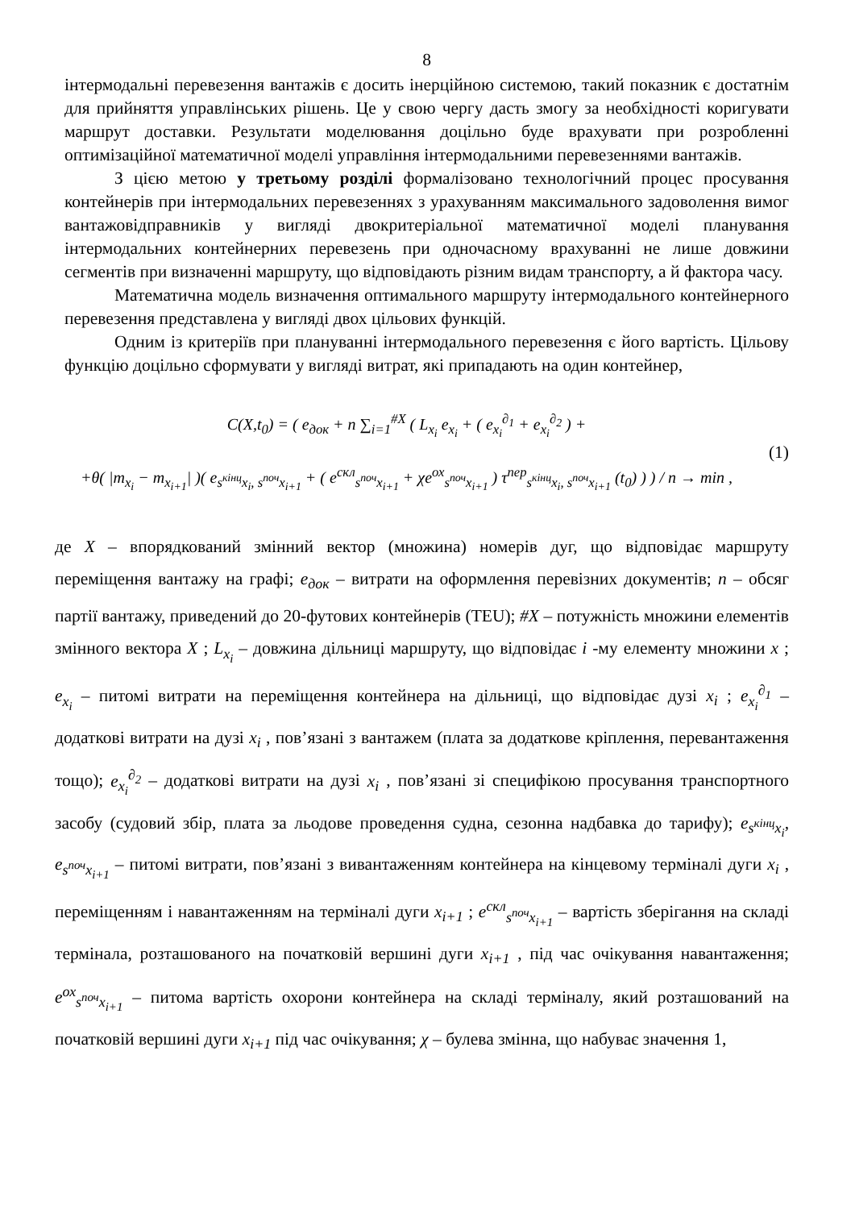8
інтермодальні перевезення вантажів є досить інерційною системою, такий показник є достатнім для прийняття управлінських рішень. Це у свою чергу дасть змогу за необхідності коригувати маршрут доставки. Результати моделювання доцільно буде врахувати при розробленні оптимізаційної математичної моделі управління інтермодальними перевезеннями вантажів.
З цією метою у третьому розділі формалізовано технологічний процес просування контейнерів при інтермодальних перевезеннях з урахуванням максимального задоволення вимог вантажовідправників у вигляді двокритеріальної математичної моделі планування інтермодальних контейнерних перевезень при одночасному врахуванні не лише довжини сегментів при визначенні маршруту, що відповідають різним видам транспорту, а й фактора часу.
Математична модель визначення оптимального маршруту інтермодального контейнерного перевезення представлена у вигляді двох цільових функцій.
Одним із критеріїв при плануванні інтермодального перевезення є його вартість. Цільову функцію доцільно сформувати у вигляді витрат, які припадають на один контейнер,
C(X,t<sub>0</sub>) = ( e<sub>док</sub> + n ∑<sub>i=1</sub><sup>#X</sup> ( L<sub>x<sub>i</sub></sub> e<sub>x<sub>i</sub></sub> + ( e<sub>x<sub>i</sub></sub><sup>∂<sub>1</sub></sup> + e<sub>x<sub>i</sub></sub><sup>∂<sub>2</sub></sup> ) +
+θ( |m<sub>x<sub>i</sub></sub> − m<sub>x<sub>i+1</sub></sub>| )( e<sub>s<sup>кінц</sup>x<sub>i</sub>, s<sup>поч</sup>x<sub>i+1</sub></sub> + ( e<sup>скл</sup><sub>s<sup>поч</sup>x<sub>i+1</sub></sub> + χe<sup>ох</sup><sub>s<sup>поч</sup>x<sub>i+1</sub></sub> ) τ<sup>пер</sup><sub>s<sup>кінц</sup>x<sub>i</sub>, s<sup>поч</sup>x<sub>i+1</sub></sub> (t<sub>0</sub>) ) ) / n → min ,
(1)
де X – впорядкований змінний вектор (множина) номерів дуг, що відповідає маршруту переміщення вантажу на графі; e<sub>док</sub> – витрати на оформлення перевізних документів; n – обсяг партії вантажу, приведений до 20-футових контейнерів (TEU); #X – потужність множини елементів змінного вектора X ; L<sub>x<sub>i</sub></sub> – довжина дільниці маршруту, що відповідає i -му елементу множини x ; e<sub>x<sub>i</sub></sub> – питомі витрати на переміщення контейнера на дільниці, що відповідає дузі x<sub>i</sub> ; e<sub>x<sub>i</sub></sub><sup>∂<sub>1</sub></sup> – додаткові витрати на дузі x<sub>i</sub> , пов’язані з вантажем (плата за додаткове кріплення, перевантаження тощо); e<sub>x<sub>i</sub></sub><sup>∂<sub>2</sub></sup> – додаткові витрати на дузі x<sub>i</sub> , пов’язані зі специфікою просування транспортного засобу (судовий збір, плата за льодове проведення судна, сезонна надбавка до тарифу); e<sub>s<sup>кінц</sup>x<sub>i</sub></sub>, e<sub>s<sup>поч</sup>x<sub>i+1</sub></sub> – питомі витрати, пов’язані з вивантаженням контейнера на кінцевому терміналі дуги x<sub>i</sub> , переміщенням і навантаженням на терміналі дуги x<sub>i+1</sub> ; e<sup>скл</sup><sub>s<sup>поч</sup>x<sub>i+1</sub></sub> – вартість зберігання на складі термінала, розташованого на початковій вершині дуги x<sub>i+1</sub> , під час очікування навантаження; e<sup>ох</sup><sub>s<sup>поч</sup>x<sub>i+1</sub></sub> – питома вартість охорони контейнера на складі терміналу, який розташований на початковій вершині дуги x<sub>i+1</sub> під час очікування; χ – булева змінна, що набуває значення 1,